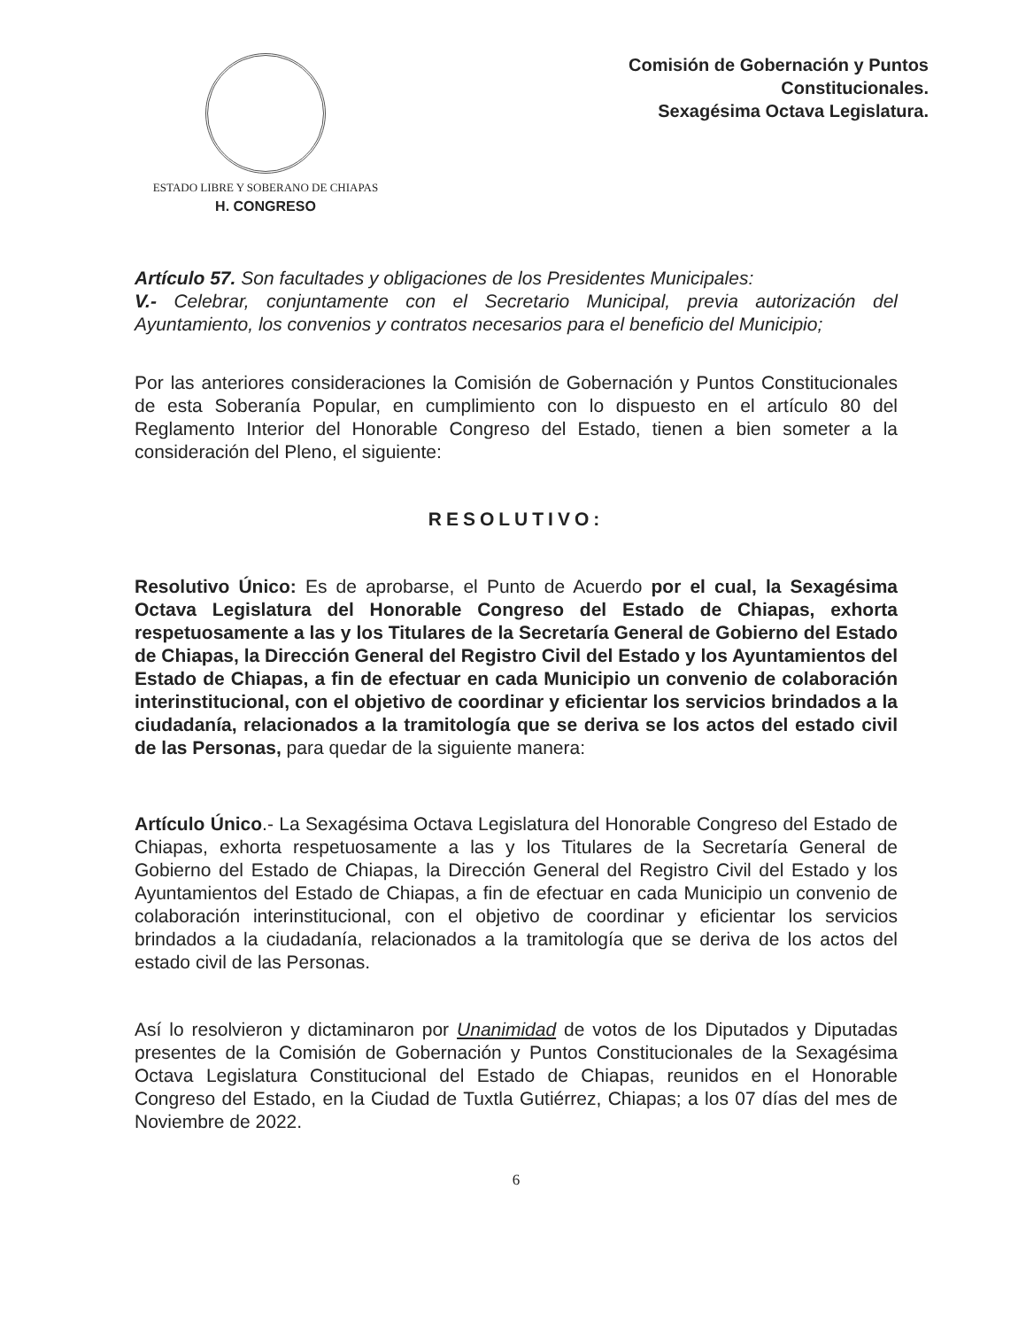ESTADO LIBRE Y SOBERANO DE CHIAPAS
H. CONGRESO
Comisión de Gobernación y Puntos
Constitucionales.
Sexagésima Octava Legislatura.
Artículo 57. Son facultades y obligaciones de los Presidentes Municipales:
V.- Celebrar, conjuntamente con el Secretario Municipal, previa autorización del Ayuntamiento, los convenios y contratos necesarios para el beneficio del Municipio;
Por las anteriores consideraciones la Comisión de Gobernación y Puntos Constitucionales de esta Soberanía Popular, en cumplimiento con lo dispuesto en el artículo 80 del Reglamento Interior del Honorable Congreso del Estado, tienen a bien someter a la consideración del Pleno, el siguiente:
RESOLUTIVO:
Resolutivo Único: Es de aprobarse, el Punto de Acuerdo por el cual, la Sexagésima Octava Legislatura del Honorable Congreso del Estado de Chiapas, exhorta respetuosamente a las y los Titulares de la Secretaría General de Gobierno del Estado de Chiapas, la Dirección General del Registro Civil del Estado y los Ayuntamientos del Estado de Chiapas, a fin de efectuar en cada Municipio un convenio de colaboración interinstitucional, con el objetivo de coordinar y eficientar los servicios brindados a la ciudadanía, relacionados a la tramitología que se deriva se los actos del estado civil de las Personas, para quedar de la siguiente manera:
Artículo Único.- La Sexagésima Octava Legislatura del Honorable Congreso del Estado de Chiapas, exhorta respetuosamente a las y los Titulares de la Secretaría General de Gobierno del Estado de Chiapas, la Dirección General del Registro Civil del Estado y los Ayuntamientos del Estado de Chiapas, a fin de efectuar en cada Municipio un convenio de colaboración interinstitucional, con el objetivo de coordinar y eficientar los servicios brindados a la ciudadanía, relacionados a la tramitología que se deriva de los actos del estado civil de las Personas.
Así lo resolvieron y dictaminaron por Unanimidad de votos de los Diputados y Diputadas presentes de la Comisión de Gobernación y Puntos Constitucionales de la Sexagésima Octava Legislatura Constitucional del Estado de Chiapas, reunidos en el Honorable Congreso del Estado, en la Ciudad de Tuxtla Gutiérrez, Chiapas; a los 07 días del mes de Noviembre de 2022.
6